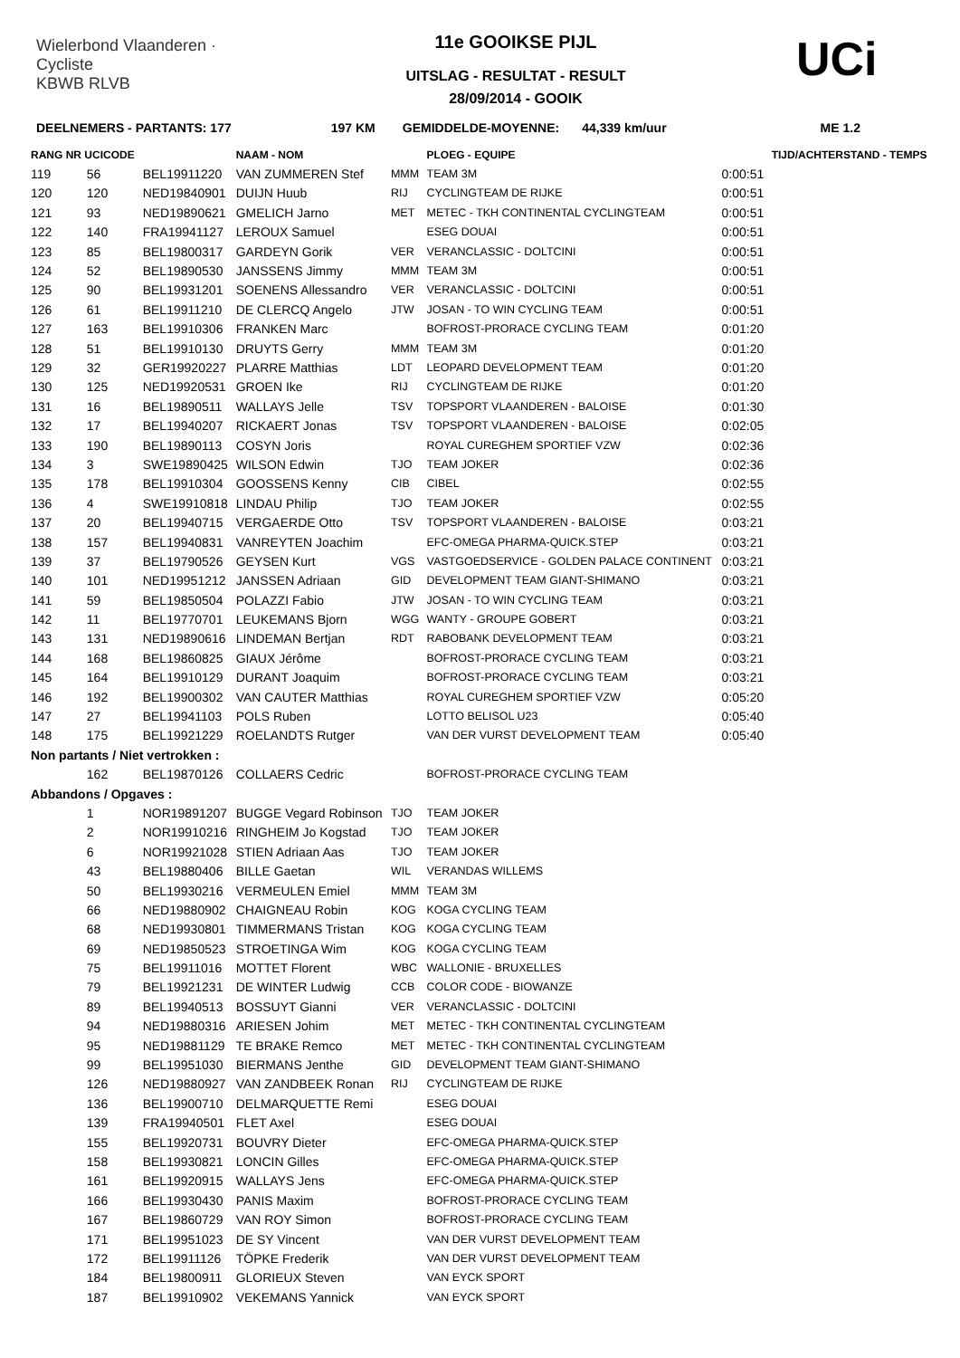Wielerbond Vlaanderen · Cycliste
KBWB RLVB
11e GOOIKSE PIJL
UITSLAG - RESULTAT - RESULT
28/09/2014 - GOOIK
UCi
DEELNEMERS - PARTANTS: 177 197 KM GEMIDDELDE-MOYENNE: 44,339 km/uur ME 1.2
| RANG NR UCICODE | | | NAAM - NOM | | PLOEG - EQUIPE | | TIJD/ACHTERSTAND - TEMPS |
| --- | --- | --- | --- | --- | --- | --- | --- |
| 119 | 56 | BEL19911220 | VAN ZUMMEREN Stef | MMM | TEAM 3M | 0:00:51 | |
| 120 | 120 | NED19840901 | DUIJN Huub | RIJ | CYCLINGTEAM DE RIJKE | 0:00:51 | |
| 121 | 93 | NED19890621 | GMELICH Jarno | MET | METEC - TKH CONTINENTAL CYCLINGTEAM | 0:00:51 | |
| 122 | 140 | FRA19941127 | LEROUX Samuel | | ESEG DOUAI | 0:00:51 | |
| 123 | 85 | BEL19800317 | GARDEYN Gorik | VER | VERANCLASSIC - DOLTCINI | 0:00:51 | |
| 124 | 52 | BEL19890530 | JANSSENS Jimmy | MMM | TEAM 3M | 0:00:51 | |
| 125 | 90 | BEL19931201 | SOENENS Allessandro | VER | VERANCLASSIC - DOLTCINI | 0:00:51 | |
| 126 | 61 | BEL19911210 | DE CLERCQ Angelo | JTW | JOSAN - TO WIN CYCLING TEAM | 0:00:51 | |
| 127 | 163 | BEL19910306 | FRANKEN Marc | | BOFROST-PRORACE CYCLING TEAM | 0:01:20 | |
| 128 | 51 | BEL19910130 | DRUYTS Gerry | MMM | TEAM 3M | 0:01:20 | |
| 129 | 32 | GER19920227 | PLARRE Matthias | LDT | LEOPARD DEVELOPMENT TEAM | 0:01:20 | |
| 130 | 125 | NED19920531 | GROEN Ike | RIJ | CYCLINGTEAM DE RIJKE | 0:01:20 | |
| 131 | 16 | BEL19890511 | WALLAYS Jelle | TSV | TOPSPORT VLAANDEREN - BALOISE | 0:01:30 | |
| 132 | 17 | BEL19940207 | RICKAERT Jonas | TSV | TOPSPORT VLAANDEREN - BALOISE | 0:02:05 | |
| 133 | 190 | BEL19890113 | COSYN Joris | | ROYAL CUREGHEM SPORTIEF VZW | 0:02:36 | |
| 134 | 3 | SWE19890425 | WILSON Edwin | TJO | TEAM JOKER | 0:02:36 | |
| 135 | 178 | BEL19910304 | GOOSSENS Kenny | CIB | CIBEL | 0:02:55 | |
| 136 | 4 | SWE19910818 | LINDAU Philip | TJO | TEAM JOKER | 0:02:55 | |
| 137 | 20 | BEL19940715 | VERGAERDE Otto | TSV | TOPSPORT VLAANDEREN - BALOISE | 0:03:21 | |
| 138 | 157 | BEL19940831 | VANREYTEN Joachim | | EFC-OMEGA PHARMA-QUICK.STEP | 0:03:21 | |
| 139 | 37 | BEL19790526 | GEYSEN Kurt | VGS | VASTGOEDSERVICE - GOLDEN PALACE CONTINENT | 0:03:21 | |
| 140 | 101 | NED19951212 | JANSSEN Adriaan | GID | DEVELOPMENT TEAM GIANT-SHIMANO | 0:03:21 | |
| 141 | 59 | BEL19850504 | POLAZZI Fabio | JTW | JOSAN - TO WIN CYCLING TEAM | 0:03:21 | |
| 142 | 11 | BEL19770701 | LEUKEMANS Bjorn | WGG | WANTY - GROUPE GOBERT | 0:03:21 | |
| 143 | 131 | NED19890616 | LINDEMAN Bertjan | RDT | RABOBANK DEVELOPMENT TEAM | 0:03:21 | |
| 144 | 168 | BEL19860825 | GIAUX Jérôme | | BOFROST-PRORACE CYCLING TEAM | 0:03:21 | |
| 145 | 164 | BEL19910129 | DURANT Joaquim | | BOFROST-PRORACE CYCLING TEAM | 0:03:21 | |
| 146 | 192 | BEL19900302 | VAN CAUTER Matthias | | ROYAL CUREGHEM SPORTIEF VZW | 0:05:20 | |
| 147 | 27 | BEL19941103 | POLS Ruben | | LOTTO BELISOL U23 | 0:05:40 | |
| 148 | 175 | BEL19921229 | ROELANDTS Rutger | | VAN DER VURST DEVELOPMENT TEAM | 0:05:40 | |
| Non partants / Niet vertrokken : | | | | | | | |
| | 162 | BEL19870126 | COLLAERS Cedric | | BOFROST-PRORACE CYCLING TEAM | | |
| Abbandons / Opgaves : | | | | | | | |
| | 1 | NOR19891207 | BUGGE Vegard Robinson | TJO | TEAM JOKER | | |
| | 2 | NOR19910216 | RINGHEIM Jo Kogstad | TJO | TEAM JOKER | | |
| | 6 | NOR19921028 | STIEN Adriaan Aas | TJO | TEAM JOKER | | |
| | 43 | BEL19880406 | BILLE Gaetan | WIL | VERANDAS WILLEMS | | |
| | 50 | BEL19930216 | VERMEULEN Emiel | MMM | TEAM 3M | | |
| | 66 | NED19880902 | CHAIGNEAU Robin | KOG | KOGA CYCLING TEAM | | |
| | 68 | NED19930801 | TIMMERMANS Tristan | KOG | KOGA CYCLING TEAM | | |
| | 69 | NED19850523 | STROETINGA Wim | KOG | KOGA CYCLING TEAM | | |
| | 75 | BEL19911016 | MOTTET Florent | WBC | WALLONIE - BRUXELLES | | |
| | 79 | BEL19921231 | DE WINTER Ludwig | CCB | COLOR CODE - BIOWANZE | | |
| | 89 | BEL19940513 | BOSSUYT Gianni | VER | VERANCLASSIC - DOLTCINI | | |
| | 94 | NED19880316 | ARIESEN Johim | MET | METEC - TKH CONTINENTAL CYCLINGTEAM | | |
| | 95 | NED19881129 | TE BRAKE Remco | MET | METEC - TKH CONTINENTAL CYCLINGTEAM | | |
| | 99 | BEL19951030 | BIERMANS Jenthe | GID | DEVELOPMENT TEAM GIANT-SHIMANO | | |
| | 126 | NED19880927 | VAN ZANDBEEK Ronan | RIJ | CYCLINGTEAM DE RIJKE | | |
| | 136 | BEL19900710 | DELMARQUETTE Remi | | ESEG DOUAI | | |
| | 139 | FRA19940501 | FLET Axel | | ESEG DOUAI | | |
| | 155 | BEL19920731 | BOUVRY Dieter | | EFC-OMEGA PHARMA-QUICK.STEP | | |
| | 158 | BEL19930821 | LONCIN Gilles | | EFC-OMEGA PHARMA-QUICK.STEP | | |
| | 161 | BEL19920915 | WALLAYS Jens | | EFC-OMEGA PHARMA-QUICK.STEP | | |
| | 166 | BEL19930430 | PANIS Maxim | | BOFROST-PRORACE CYCLING TEAM | | |
| | 167 | BEL19860729 | VAN ROY Simon | | BOFROST-PRORACE CYCLING TEAM | | |
| | 171 | BEL19951023 | DE SY Vincent | | VAN DER VURST DEVELOPMENT TEAM | | |
| | 172 | BEL19911126 | TÖPKE Frederik | | VAN DER VURST DEVELOPMENT TEAM | | |
| | 184 | BEL19800911 | GLORIEUX Steven | | VAN EYCK SPORT | | |
| | 187 | BEL19910902 | VEKEMANS Yannick | | VAN EYCK SPORT | | |